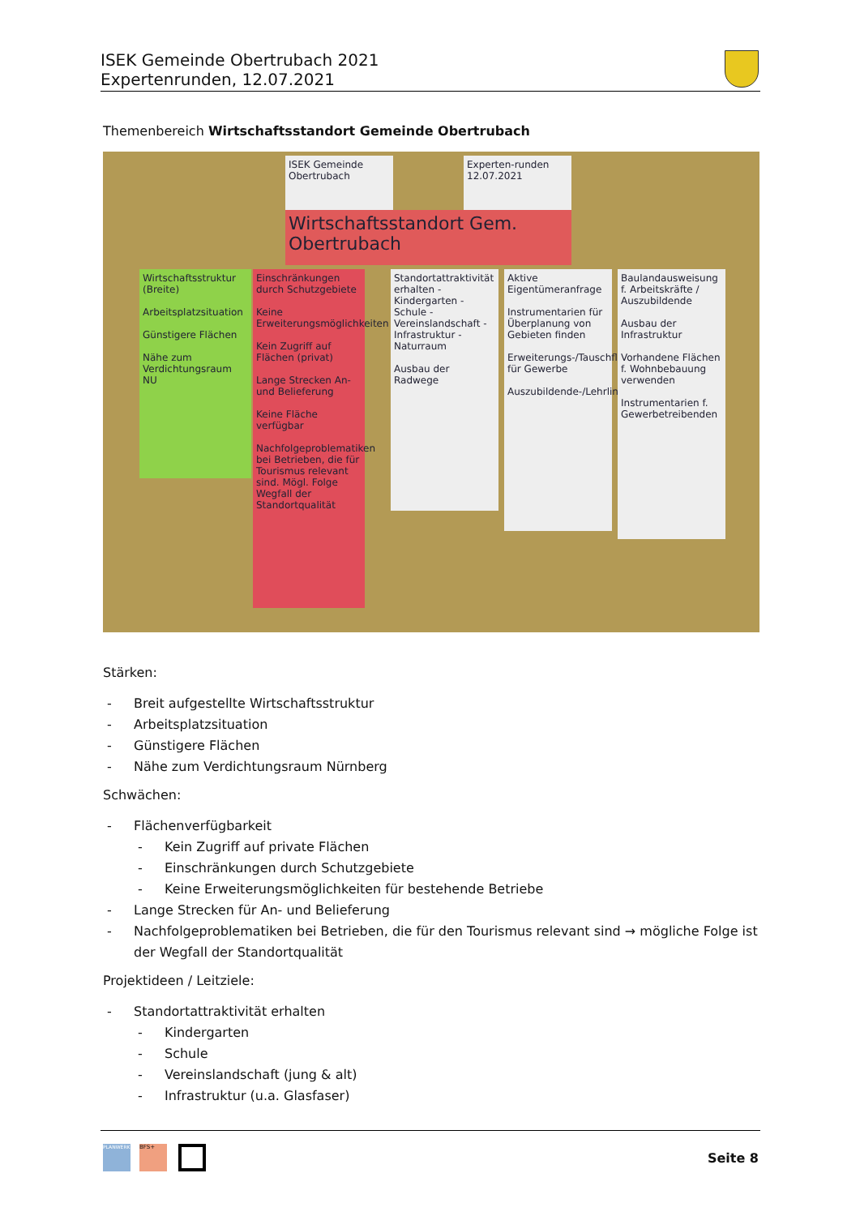ISEK Gemeinde Obertrubach 2021
Expertenrunden, 12.07.2021
Themenbereich Wirtschaftsstandort Gemeinde Obertrubach
ISEK Gemeinde Obertrubach
Experten-runden 12.07.2021
Wirtschaftsstandort Gem. Obertrubach
Wirtschaftsstruktur (Breite)
Arbeitsplatzsituation
Günstigere Flächen
Nähe zum Verdichtungsraum NU
Einschränkungen durch Schutzgebiete
Keine Erweiterungsmöglichkeiten
Kein Zugriff auf Flächen (privat)
Lange Strecken An- und Belieferung
Keine Fläche verfügbar
Nachfolgeproblematiken bei Betrieben, die für Tourismus relevant sind. Mögl. Folge Wegfall der Standortqualität
Standortattraktivität erhalten - Kindergarten - Schule - Vereinslandschaft - Infrastruktur - Naturraum
Ausbau der Radwege
Aktive Eigentümeranfrage
Instrumentarien für Überplanung von Gebieten finden
Erweiterungs-/Tauschfläche für Gewerbe
Auszubildende-/Lehrlingsbörse
Baulandausweisung f. Arbeitskräfte / Auszubildende
Ausbau der Infrastruktur
Vorhandene Flächen f. Wohnbebauung verwenden
Instrumentarien f. Gewerbetreibenden
Stärken:
- Breit aufgestellte Wirtschaftsstruktur
- Arbeitsplatzsituation
- Günstigere Flächen
- Nähe zum Verdichtungsraum Nürnberg
Schwächen:
- Flächenverfügbarkeit
- Kein Zugriff auf private Flächen
- Einschränkungen durch Schutzgebiete
- Keine Erweiterungsmöglichkeiten für bestehende Betriebe
- Lange Strecken für An- und Belieferung
- Nachfolgeproblematiken bei Betrieben, die für den Tourismus relevant sind → mögliche Folge ist der Wegfall der Standortqualität
Projektideen / Leitziele:
- Standortattraktivität erhalten
- Kindergarten
- Schule
- Vereinslandschaft (jung & alt)
- Infrastruktur (u.a. Glasfaser)
PLANWERK BFS+
Seite 8